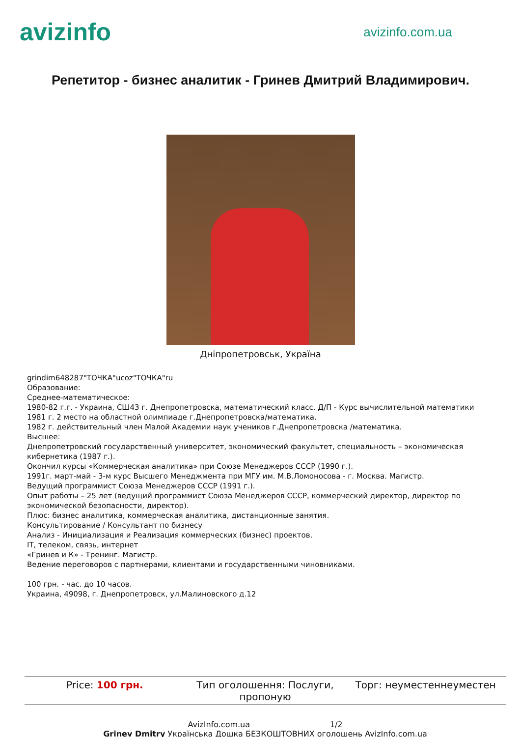avizinfo avizinfo.com.ua
Репетитор - бизнес аналитик - Гринев Дмитрий Владимирович.
Дніпропетровськ, Україна
grindim648287"ТОЧКА"ucoz"ТОЧКА"ru
Образование:
Среднее-математическое:
1980-82 г.г. - Украина, СШ43 г. Днепропетровска, математический класс. Д/П - Курс вычислительной математики
1981 г. 2 место на областной олимпиаде г.Днепропетровска/математика.
1982 г. действительный член Малой Академии наук учеников г.Днепропетровска /математика.
Высшее:
Днепропетровский государственный университет, экономический факультет, специальность – экономическая кибернетика (1987 г.).
Окончил курсы «Коммерческая аналитика» при Союзе Менеджеров СССР (1990 г.).
1991г. март-май - 3-м курс Высшего Менеджмента при МГУ им. М.В.Ломоносова - г. Москва. Магистр.
Ведущий программист Союза Менеджеров СССР (1991 г.).
Опыт работы – 25 лет (ведущий программист Союза Менеджеров СССР, коммерческий директор, директор по экономической безопасности, директор).
Плюс: бизнес аналитика, коммерческая аналитика, дистанционные занятия.
Консультирование / Консультант по бизнесу
Анализ - Инициализация и Реализация коммерческих (бизнес) проектов.
IT, телеком, связь, интернет
«Гринев и К» - Тренинг. Магистр.
Ведение переговоров с партнерами, клиентами и государственными чиновниками.
100 грн. - час. до 10 часов.
Украина, 49098, г. Днепропетровск, ул.Малиновского д.12
Price: 100 грн. Тип оголошення: Послуги, пропоную
Торг: неуместеннеуместен
AvizInfo.com.ua 1/2
Grinev Dmitry Українська Дошка БЕЗКОШТОВНИХ оголошень AvizInfo.com.ua